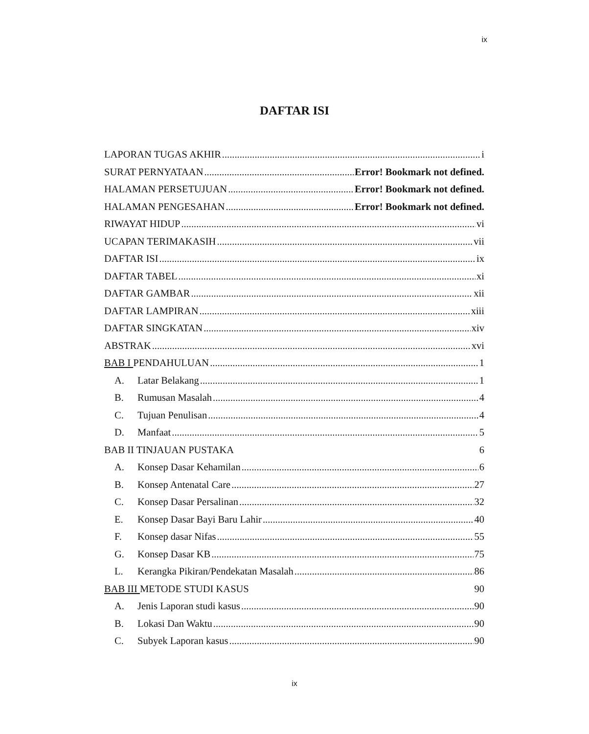ix
DAFTAR ISI
LAPORAN TUGAS AKHIR i
SURAT PERNYATAAN Error! Bookmark not defined.
HALAMAN PERSETUJUAN Error! Bookmark not defined.
HALAMAN PENGESAHAN Error! Bookmark not defined.
RIWAYAT HIDUP vi
UCAPAN TERIMAKASIH vii
DAFTAR ISI ix
DAFTAR TABEL xi
DAFTAR GAMBAR xii
DAFTAR LAMPIRAN xiii
DAFTAR SINGKATAN xiv
ABSTRAK xvi
BAB I PENDAHULUAN 1
A. Latar Belakang 1
B. Rumusan Masalah 4
C. Tujuan Penulisan 4
D. Manfaat 5
BAB II TINJAUAN PUSTAKA 6
A. Konsep Dasar Kehamilan 6
B. Konsep Antenatal Care 27
C. Konsep Dasar Persalinan 32
E. Konsep Dasar Bayi Baru Lahir 40
F. Konsep dasar Nifas 55
G. Konsep Dasar KB 75
L. Kerangka Pikiran/Pendekatan Masalah 86
BAB III METODE STUDI KASUS 90
A. Jenis Laporan studi kasus 90
B. Lokasi Dan Waktu 90
C. Subyek Laporan kasus 90
ix